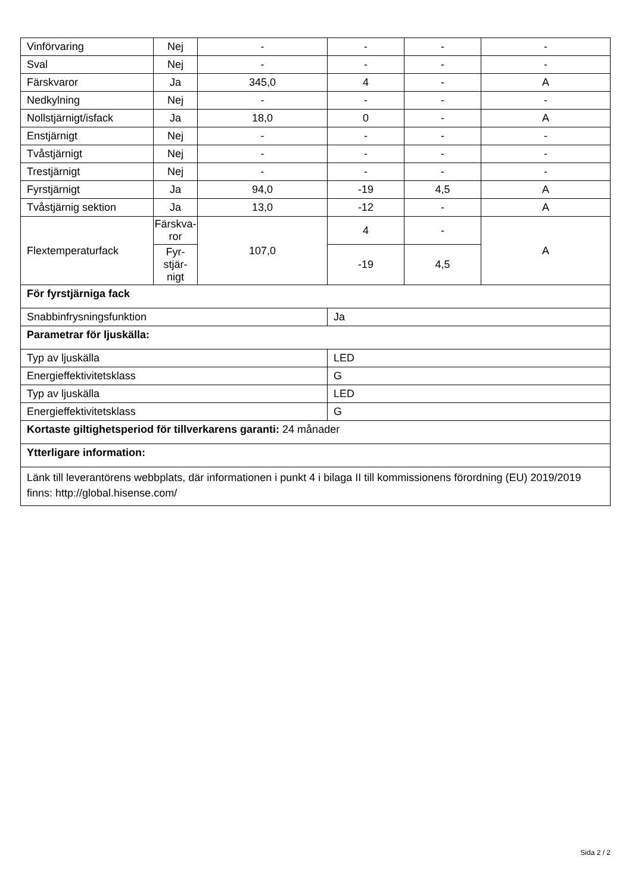| Vinförvaring | Nej | - | - | - | - |
| Sval | Nej | - | - | - | - |
| Färskvaror | Ja | 345,0 | 4 | - | A |
| Nedkylning | Nej | - | - | - | - |
| Nollstjärnigt/isfack | Ja | 18,0 | 0 | - | A |
| Enstjärnigt | Nej | - | - | - | - |
| Tvåstjärnigt | Nej | - | - | - | - |
| Trestjärnigt | Nej | - | - | - | - |
| Fyrstjärnigt | Ja | 94,0 | -19 | 4,5 | A |
| Tvåstjärnig sektion | Ja | 13,0 | -12 | - | A |
| Flextemperaturfack | Färskva- ror | 107,0 | 4 | - | A |
| | Fyr- stjär- nigt | | -19 | 4,5 | |
| För fyrstjärniga fack | | | | | |
| Snabbinfrysningsfunktion | | | Ja | | |
| Parametrar för ljuskälla: | | | | | |
| Typ av ljuskälla | | | LED | | |
| Energieffektivitetsklass | | | G | | |
| Typ av ljuskälla | | | LED | | |
| Energieffektivitetsklass | | | G | | |
| Kortaste giltighetsperiod för tillverkarens garanti: 24 månader | | | | | |
| Ytterligare information: | | | | | |
| Länk till leverantörens webbplats, där informationen i punkt 4 i bilaga II till kommissionens förordning (EU) 2019/2019 finns: http://global.hisense.com/ | | | | | |
Sida 2 / 2